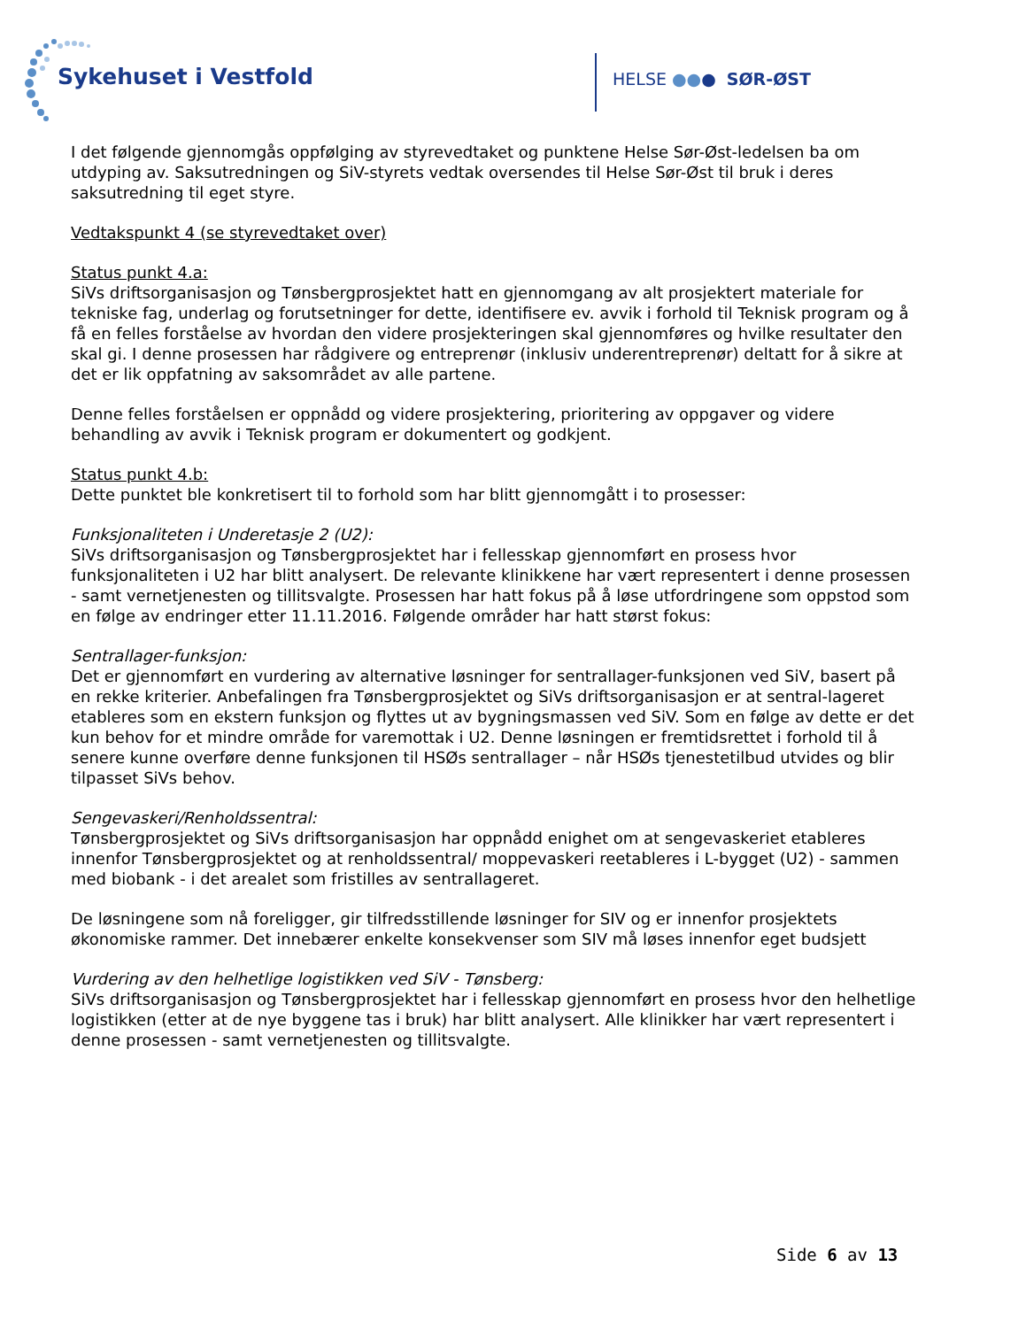Sykehuset i Vestfold HELSE ●●● SØR-ØST
I det følgende gjennomgås oppfølging av styrevedtaket og punktene Helse Sør-Øst-ledelsen ba om utdyping av. Saksutredningen og SiV-styrets vedtak oversendes til Helse Sør-Øst til bruk i deres saksutredning til eget styre.
Vedtakspunkt 4 (se styrevedtaket over)
Status punkt 4.a:
SiVs driftsorganisasjon og Tønsbergprosjektet hatt en gjennomgang av alt prosjektert materiale for tekniske fag, underlag og forutsetninger for dette, identifisere ev. avvik i forhold til Teknisk program og å få en felles forståelse av hvordan den videre prosjekteringen skal gjennomføres og hvilke resultater den skal gi. I denne prosessen har rådgivere og entreprenør (inklusiv underentreprenør) deltatt for å sikre at det er lik oppfatning av saksområdet av alle partene.
Denne felles forståelsen er oppnådd og videre prosjektering, prioritering av oppgaver og videre behandling av avvik i Teknisk program er dokumentert og godkjent.
Status punkt 4.b:
Dette punktet ble konkretisert til to forhold som har blitt gjennomgått i to prosesser:
Funksjonaliteten i Underetasje 2 (U2):
SiVs driftsorganisasjon og Tønsbergprosjektet har i fellesskap gjennomført en prosess hvor funksjonaliteten i U2 har blitt analysert. De relevante klinikkene har vært representert i denne prosessen - samt vernetjenesten og tillitsvalgte. Prosessen har hatt fokus på å løse utfordringene som oppstod som en følge av endringer etter 11.11.2016. Følgende områder har hatt størst fokus:
Sentrallager-funksjon:
Det er gjennomført en vurdering av alternative løsninger for sentrallager-funksjonen ved SiV, basert på en rekke kriterier. Anbefalingen fra Tønsbergprosjektet og SiVs driftsorganisasjon er at sentral-lageret etableres som en ekstern funksjon og flyttes ut av bygningsmassen ved SiV. Som en følge av dette er det kun behov for et mindre område for varemottak i U2. Denne løsningen er fremtidsrettet i forhold til å senere kunne overføre denne funksjonen til HSØs sentrallager – når HSØs tjenestetilbud utvides og blir tilpasset SiVs behov.
Sengevaskeri/Renholdssentral:
Tønsbergprosjektet og SiVs driftsorganisasjon har oppnådd enighet om at sengevaskeriet etableres innenfor Tønsbergprosjektet og at renholdssentral/ moppevaskeri reetableres i L-bygget (U2) - sammen med biobank - i det arealet som fristilles av sentrallageret.
De løsningene som nå foreligger, gir tilfredsstillende løsninger for SIV og er innenfor prosjektets økonomiske rammer. Det innebærer enkelte konsekvenser som SIV må løses innenfor eget budsjett
Vurdering av den helhetlige logistikken ved SiV - Tønsberg:
SiVs driftsorganisasjon og Tønsbergprosjektet har i fellesskap gjennomført en prosess hvor den helhetlige logistikken (etter at de nye byggene tas i bruk) har blitt analysert. Alle klinikker har vært representert i denne prosessen - samt vernetjenesten og tillitsvalgte.
Side 6 av 13